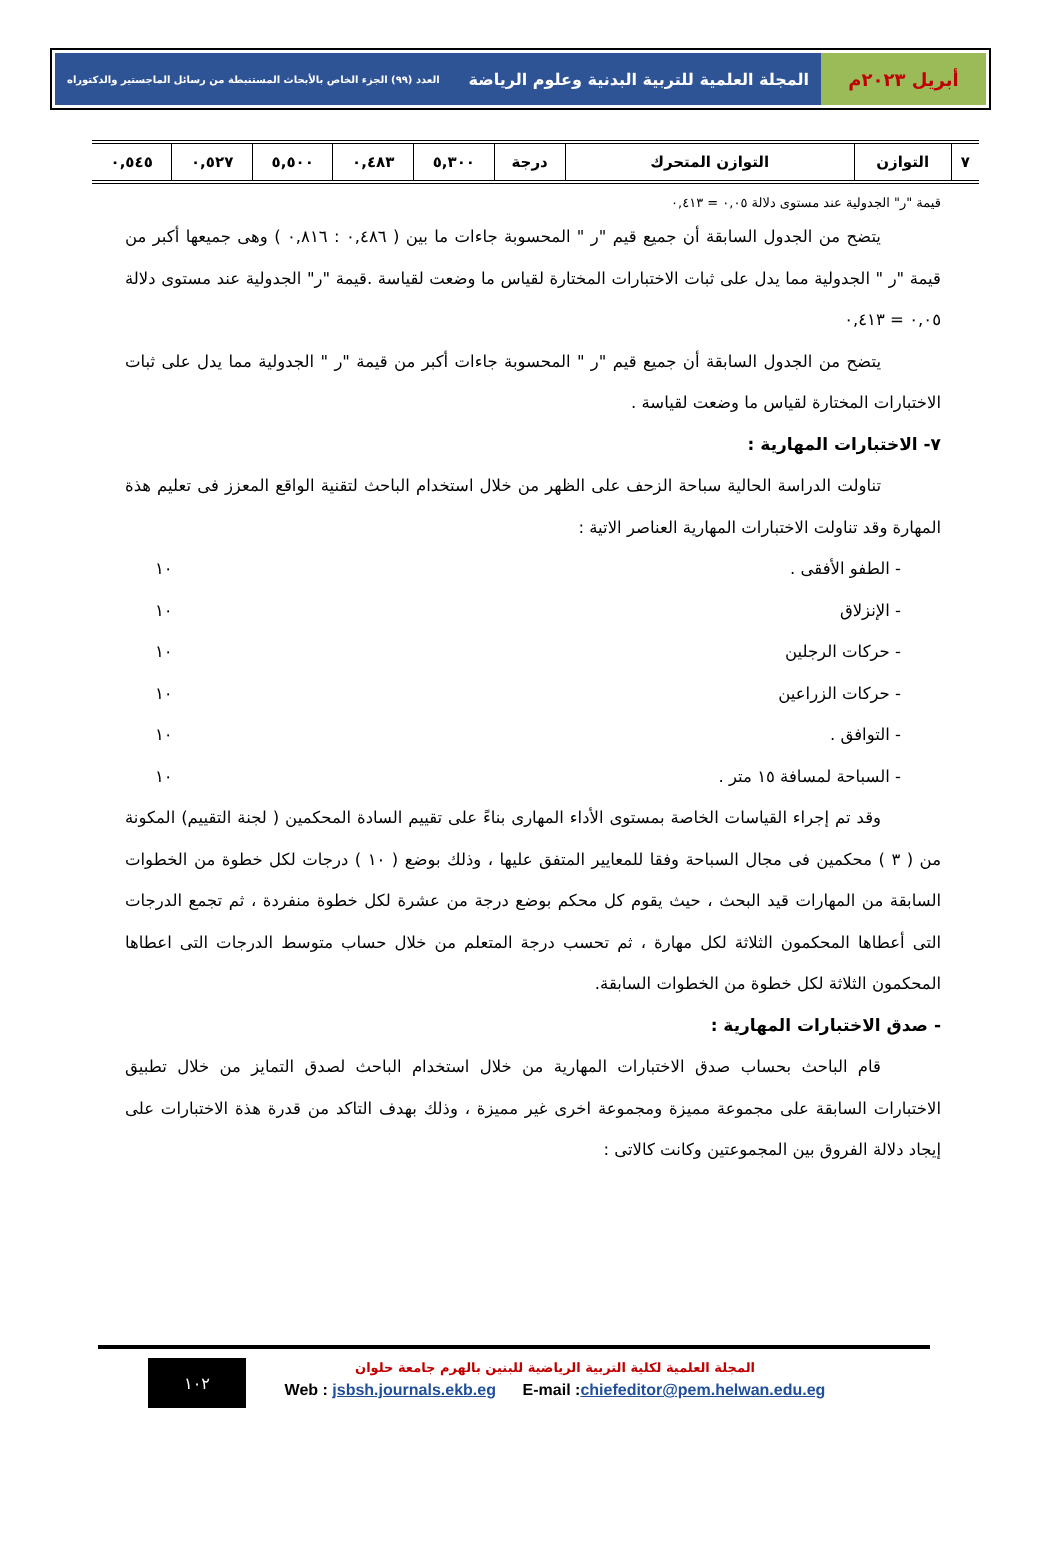أبريل ٢٠٢٣م المجلة العلمية للتربية البدنية وعلوم الرياضة العدد (٩٩) الجزء الخاص بالأبحاث المستنبطة من رسائل الماجستير والدكتوراه
| ٧ | التوازن | التوازن المتحرك | درجة | ٥,٣٠٠ | ٠,٤٨٣ | ٥,٥٠٠ | ٠,٥٢٧ | ٠,٥٤٥ |
قيمة "ر" الجدولية عند مستوى دلالة ٠,٠٥ = ٠,٤١٣
يتضح من الجدول السابقة أن جميع قيم "ر " المحسوبة جاءات ما بين ( ٠,٤٨٦ : ٠,٨١٦ ) وهى جميعها أكبر من قيمة "ر " الجدولية مما يدل على ثبات الاختبارات المختارة لقياس ما وضعت لقياسة .قيمة "ر" الجدولية عند مستوى دلالة ٠,٠٥ = ٠,٤١٣
يتضح من الجدول السابقة أن جميع قيم "ر " المحسوبة جاءات أكبر من قيمة "ر " الجدولية مما يدل على ثبات الاختبارات المختارة لقياس ما وضعت لقياسة .
٧- الاختبارات المهارية :
تناولت الدراسة الحالية سباحة الزحف على الظهر من خلال استخدام الباحث لتقنية الواقع المعزز فى تعليم هذة المهارة وقد تناولت الاختبارات المهارية العناصر الاتية :
- الطفو الأفقى . ١٠
- الإنزلاق ١٠
- حركات الرجلين ١٠
- حركات الزراعين ١٠
- التوافق . ١٠
- السباحة لمسافة ١٥ متر . ١٠
وقد تم إجراء القياسات الخاصة بمستوى الأداء المهارى بناءً على تقييم السادة المحكمين ( لجنة التقييم) المكونة من ( ٣ ) محكمين فى مجال السباحة وفقا للمعايير المتفق عليها ، وذلك بوضع ( ١٠ ) درجات لكل خطوة من الخطوات السابقة من المهارات قيد البحث ، حيث يقوم كل محكم بوضع درجة من عشرة لكل خطوة منفردة ، ثم تجمع الدرجات التى أعطاها المحكمون الثلاثة لكل مهارة ، ثم تحسب درجة المتعلم من خلال حساب متوسط الدرجات التى اعطاها المحكمون الثلاثة لكل خطوة من الخطوات السابقة.
- صدق الاختبارات المهارية :
قام الباحث بحساب صدق الاختبارات المهارية من خلال استخدام الباحث لصدق التمايز من خلال تطبيق الاختبارات السابقة على مجموعة مميزة ومجموعة اخرى غير مميزة ، وذلك بهدف التاكد من قدرة هذة الاختبارات على إيجاد دلالة الفروق بين المجموعتين وكانت كالاتى :
١٠٢
المجلة العلمية لكلية التربية الرياضية للبنين بالهرم جامعة حلوان
Web : jsbsh.journals.ekb.eg E-mail :chiefeditor@pem.helwan.edu.eg